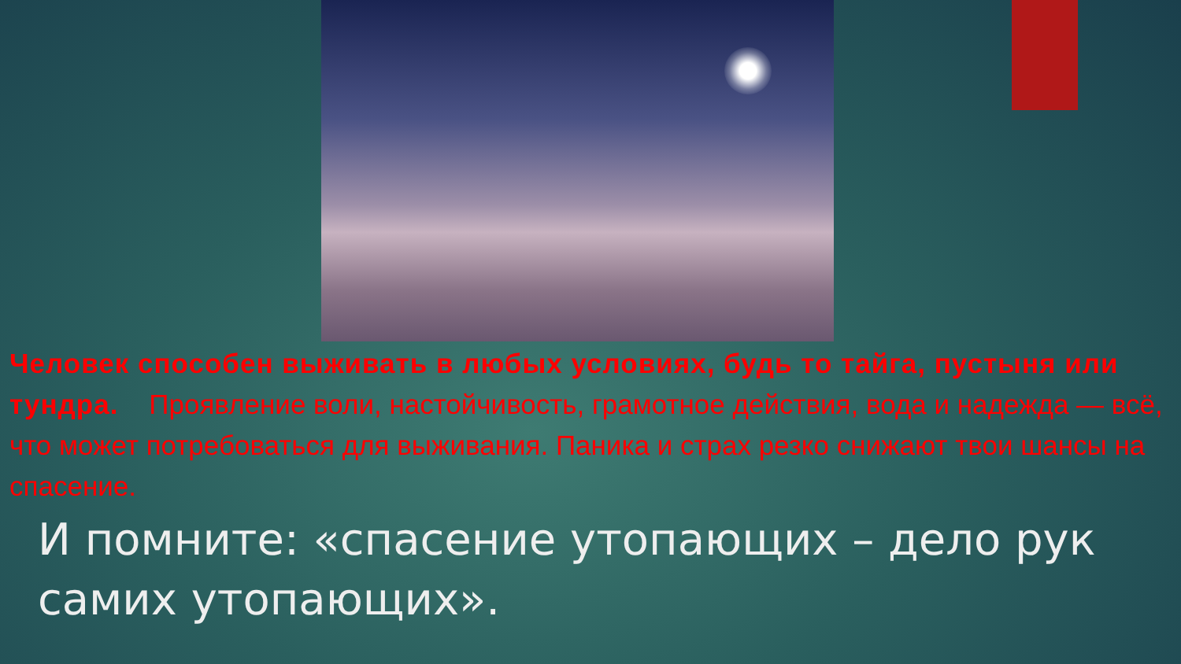Человек способен выживать в любых условиях, будь то тайга, пустыня или тундра. Проявление воли, настойчивость, грамотное действия, вода и надежда — всё, что может потребоваться для выживания. Паника и страх резко снижают твои шансы на спасение.
И помните: «спасение утопающих – дело рук самих утопающих».